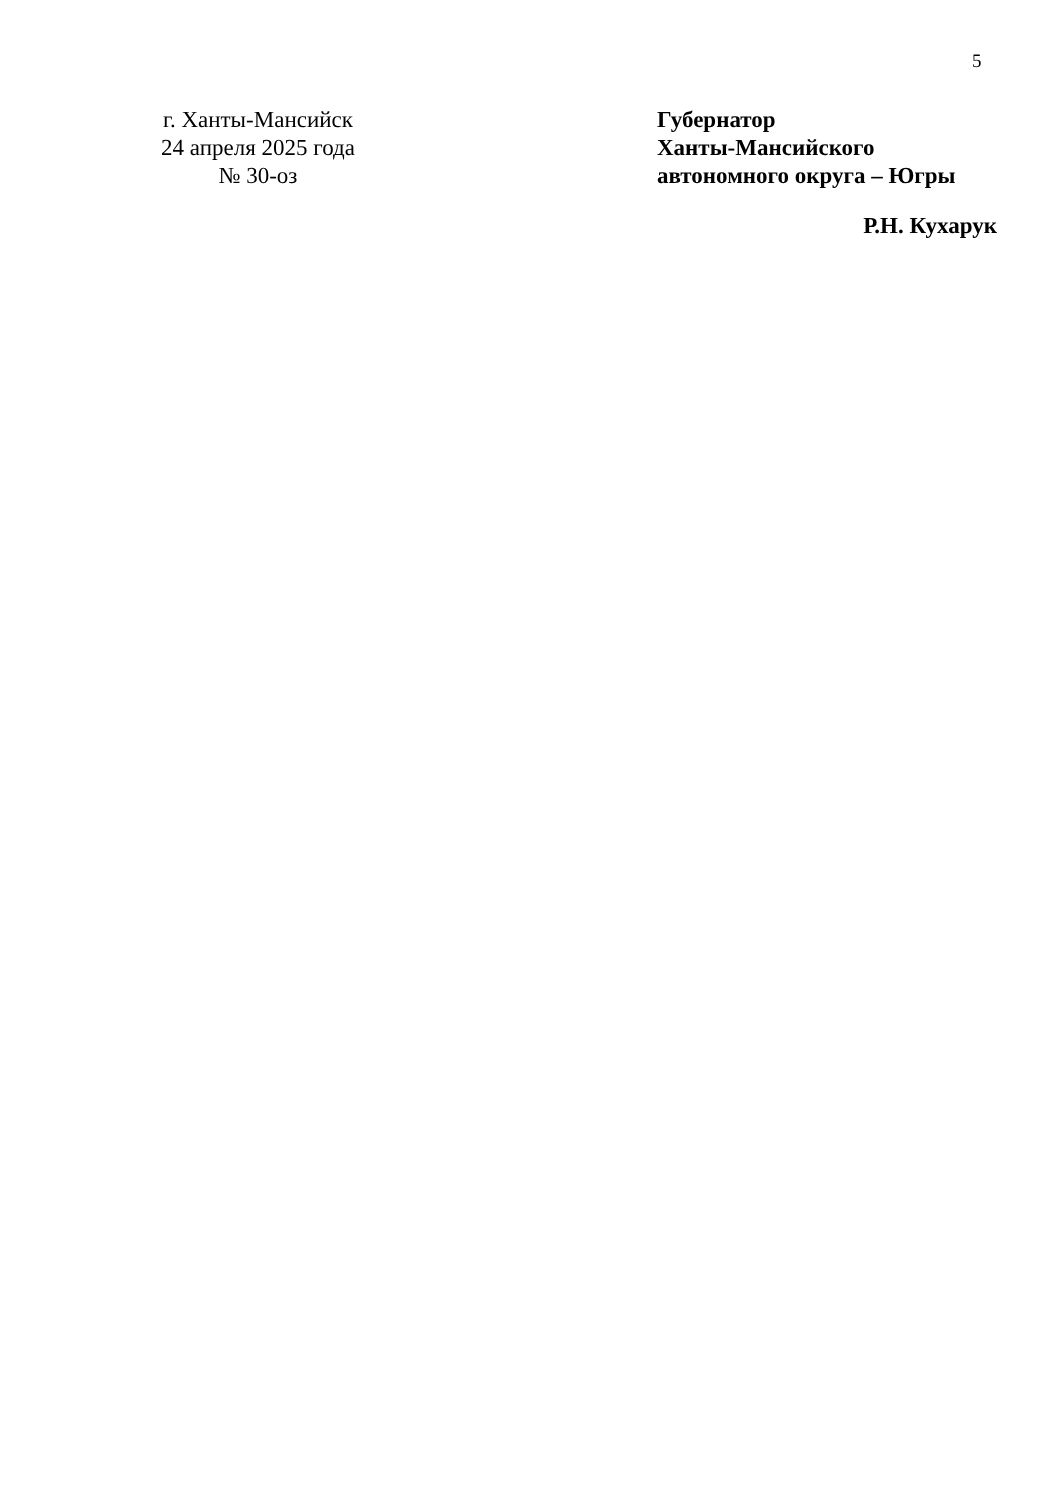5
г. Ханты-Мансийск
24 апреля 2025 года
№ 30-оз
Губернатор
Ханты-Мансийского
автономного округа – Югры
Р.Н. Кухарук